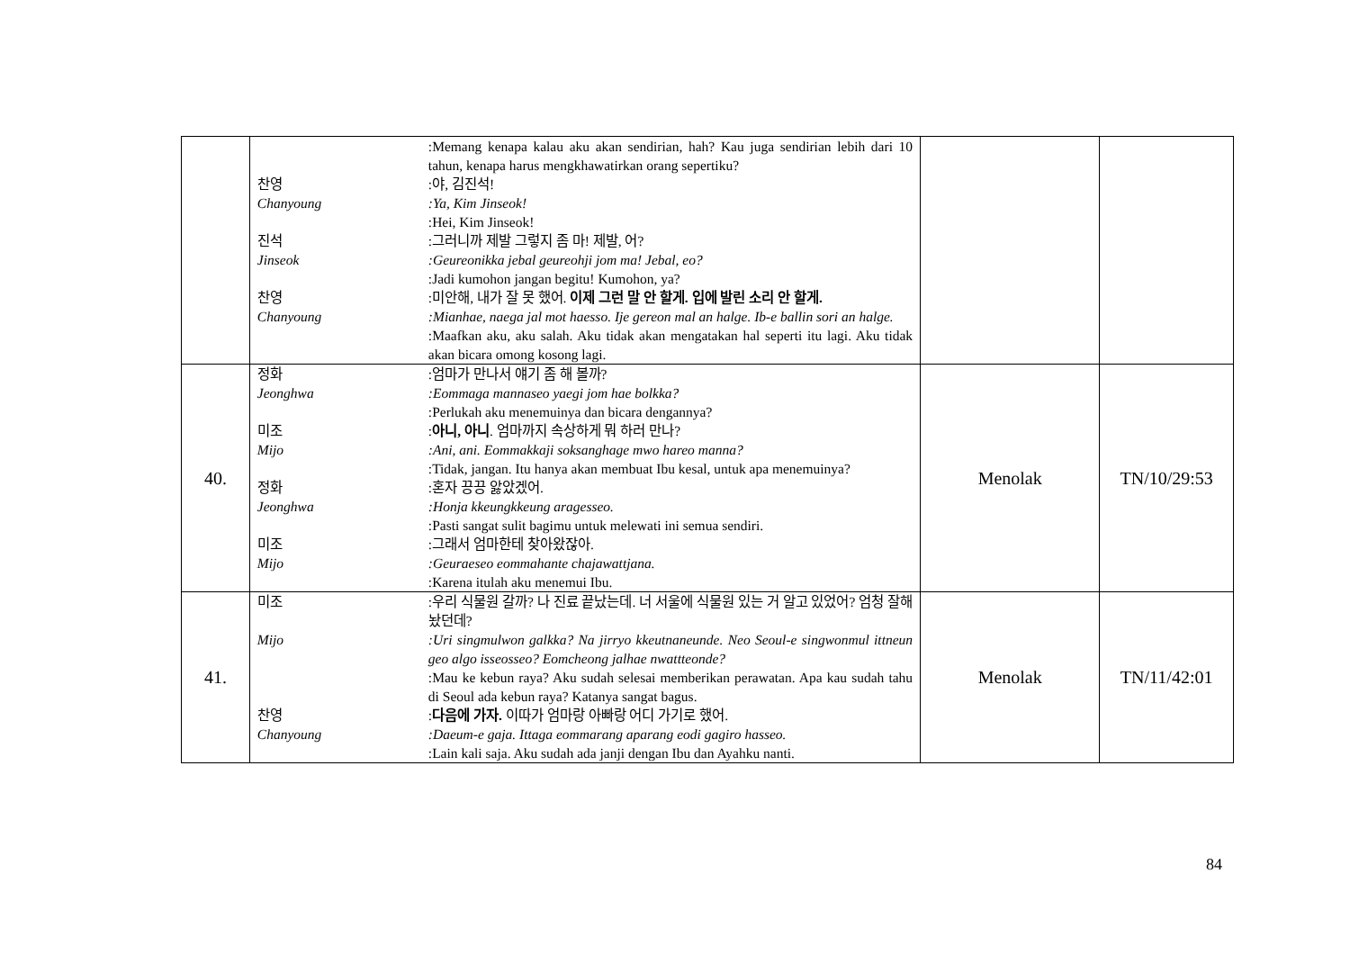| | :Memang kenapa kalau aku akan sendirian, hah? Kau juga sendirian lebih dari 10 tahun, kenapa harus mengkhawatirkan orang sepertiku? 찬영 :야, 김진석! Chanyoung :Ya, Kim Jinseok! :Hei, Kim Jinseok! 진석 :그러니까 제발 그렇지 좀 마! 제발, 어? Jinseok :Geureonikka jebal geureohji jom ma! Jebal, eo? :Jadi kumohon jangan begitu! Kumohon, ya? 찬영 :미안해, 내가 잘 못 했어. 이제 그런 말 안 할게. 입에 발린 소리 안 할게. Chanyoung :Mianhae, naega jal mot haesso. Ije gereon mal an halge. Ib-e ballin sori an halge. :Maafkan aku, aku salah. Aku tidak akan mengatakan hal seperti itu lagi. Aku tidak akan bicara omong kosong lagi. | | |
| 40. | 정화 :엄마가 만나서 얘기 좀 해 볼까? Jeonghwa :Eommaga mannaseo yaegi jom hae bolkka? :Perlukah aku menemuinya dan bicara dengannya? 미조 : 아니, 아니 . 엄마까지 속상하게 뭐 하러 만나? Mijo :Ani, ani. Eommakkaji soksanghage mwo hareo manna? :Tidak, jangan. Itu hanya akan membuat Ibu kesal, untuk apa menemuinya? 정화 :혼자 끙끙 앓았겠어. Jeonghwa :Honja kkeungkkeung aragesseo. :Pasti sangat sulit bagimu untuk melewati ini semua sendiri. 미조 :그래서 엄마한테 찾아왔잖아. Mijo :Geuraeseo eommahante chajawattjana. :Karena itulah aku menemui Ibu. | Menolak | TN/10/29:53 |
| 41. | 미조 :우리 식물원 갈까? 나 진료 끝났는데. 너 서울에 식물원 있는 거 알고 있었어? 엄청 잘해 놨던데? Mijo :Uri singmulwon galkka? Na jirryo kkeutnaneunde. Neo Seoul-e singwonmul ittneun geo algo isseosseo? Eomcheong jalhae nwattteonde? :Mau ke kebun raya? Aku sudah selesai memberikan perawatan. Apa kau sudah tahu di Seoul ada kebun raya? Katanya sangat bagus. 찬영 : 다음에 가자. 이따가 엄마랑 아빠랑 어디 가기로 했어. Chanyoung :Daeum-e gaja. Ittaga eommarang aparang eodi gagiro hasseo. :Lain kali saja. Aku sudah ada janji dengan Ibu dan Ayahku nanti. | Menolak | TN/11/42:01 |
84